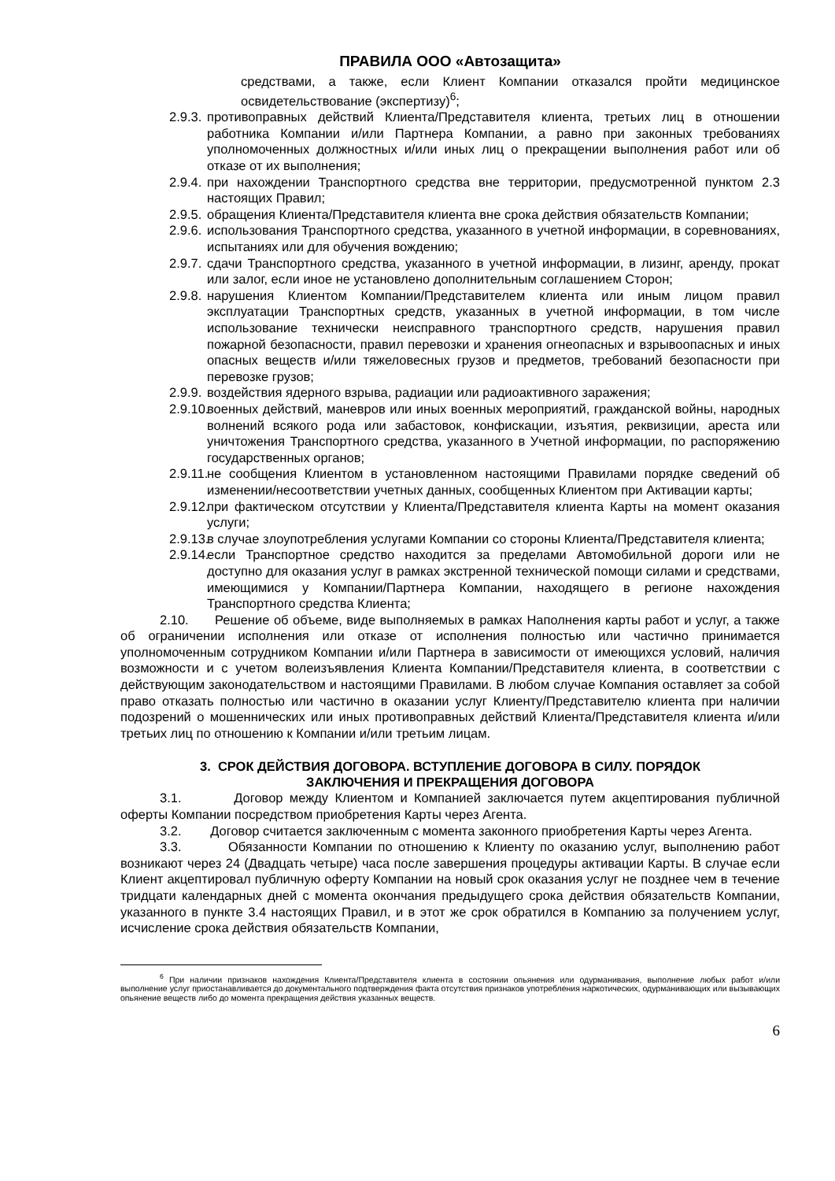ПРАВИЛА ООО «Автозащита»
средствами, а также, если Клиент Компании отказался пройти медицинское освидетельствование (экспертизу)<sup>6</sup>;
2.9.3. противоправных действий Клиента/Представителя клиента, третьих лиц в отношении работника Компании и/или Партнера Компании, а равно при законных требованиях уполномоченных должностных и/или иных лиц о прекращении выполнения работ или об отказе от их выполнения;
2.9.4. при нахождении Транспортного средства вне территории, предусмотренной пунктом 2.3 настоящих Правил;
2.9.5. обращения Клиента/Представителя клиента вне срока действия обязательств Компании;
2.9.6. использования Транспортного средства, указанного в учетной информации, в соревнованиях, испытаниях или для обучения вождению;
2.9.7. сдачи Транспортного средства, указанного в учетной информации, в лизинг, аренду, прокат или залог, если иное не установлено дополнительным соглашением Сторон;
2.9.8. нарушения Клиентом Компании/Представителем клиента или иным лицом правил эксплуатации Транспортных средств, указанных в учетной информации, в том числе использование технически неисправного транспортного средств, нарушения правил пожарной безопасности, правил перевозки и хранения огнеопасных и взрывоопасных и иных опасных веществ и/или тяжеловесных грузов и предметов, требований безопасности при перевозке грузов;
2.9.9. воздействия ядерного взрыва, радиации или радиоактивного заражения;
2.9.10. военных действий, маневров или иных военных мероприятий, гражданской войны, народных волнений всякого рода или забастовок, конфискации, изъятия, реквизиции, ареста или уничтожения Транспортного средства, указанного в Учетной информации, по распоряжению государственных органов;
2.9.11. не сообщения Клиентом в установленном настоящими Правилами порядке сведений об изменении/несоответствии учетных данных, сообщенных Клиентом при Активации карты;
2.9.12. при фактическом отсутствии у Клиента/Представителя клиента Карты на момент оказания услуги;
2.9.13. в случае злоупотребления услугами Компании со стороны Клиента/Представителя клиента;
2.9.14. если Транспортное средство находится за пределами Автомобильной дороги или не доступно для оказания услуг в рамках экстренной технической помощи силами и средствами, имеющимися у Компании/Партнера Компании, находящего в регионе нахождения Транспортного средства Клиента;
2.10. Решение об объеме, виде выполняемых в рамках Наполнения карты работ и услуг, а также об ограничении исполнения или отказе от исполнения полностью или частично принимается уполномоченным сотрудником Компании и/или Партнера в зависимости от имеющихся условий, наличия возможности и с учетом волеизъявления Клиента Компании/Представителя клиента, в соответствии с действующим законодательством и настоящими Правилами. В любом случае Компания оставляет за собой право отказать полностью или частично в оказании услуг Клиенту/Представителю клиента при наличии подозрений о мошеннических или иных противоправных действий Клиента/Представителя клиента и/или третьих лиц по отношению к Компании и/или третьим лицам.
3. СРОК ДЕЙСТВИЯ ДОГОВОРА. ВСТУПЛЕНИЕ ДОГОВОРА В СИЛУ. ПОРЯДОК
ЗАКЛЮЧЕНИЯ И ПРЕКРАЩЕНИЯ ДОГОВОРА
3.1. Договор между Клиентом и Компанией заключается путем акцептирования публичной оферты Компании посредством приобретения Карты через Агента.
3.2. Договор считается заключенным с момента законного приобретения Карты через Агента.
3.3. Обязанности Компании по отношению к Клиенту по оказанию услуг, выполнению работ возникают через 24 (Двадцать четыре) часа после завершения процедуры активации Карты. В случае если Клиент акцептировал публичную оферту Компании на новый срок оказания услуг не позднее чем в течение тридцати календарных дней с момента окончания предыдущего срока действия обязательств Компании, указанного в пункте 3.4 настоящих Правил, и в этот же срок обратился в Компанию за получением услуг, исчисление срока действия обязательств Компании,
<sup>6</sup> При наличии признаков нахождения Клиента/Представителя клиента в состоянии опьянения или одурманивания, выполнение любых работ и/или выполнение услуг приостанавливается до документального подтверждения факта отсутствия признаков употребления наркотических, одурманивающих или вызывающих опьянение веществ либо до момента прекращения действия указанных веществ.
6